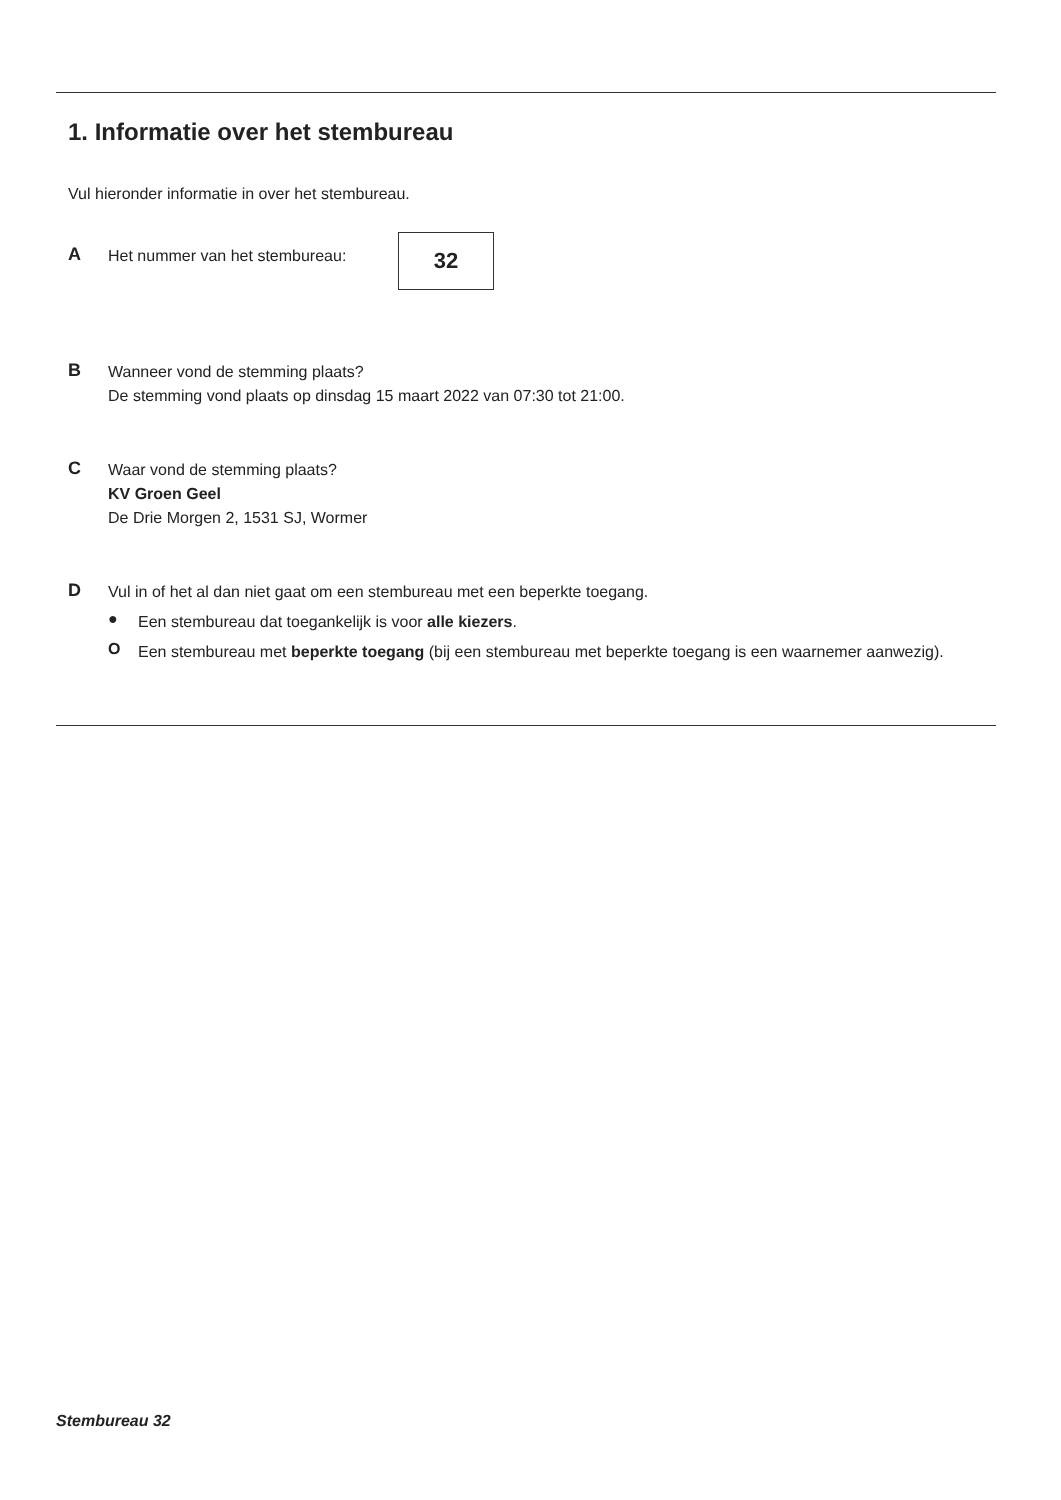1. Informatie over het stembureau
Vul hieronder informatie in over het stembureau.
A
Het nummer van het stembureau:
32
B
Wanneer vond de stemming plaats?
De stemming vond plaats op dinsdag 15 maart 2022 van 07:30 tot 21:00.
C
Waar vond de stemming plaats?
KV Groen Geel
De Drie Morgen 2, 1531 SJ, Wormer
D
Vul in of het al dan niet gaat om een stembureau met een beperkte toegang.
●
Een stembureau dat toegankelijk is voor alle kiezers.
O
Een stembureau met beperkte toegang (bij een stembureau met beperkte toegang is een waarnemer aanwezig).
Stembureau 32